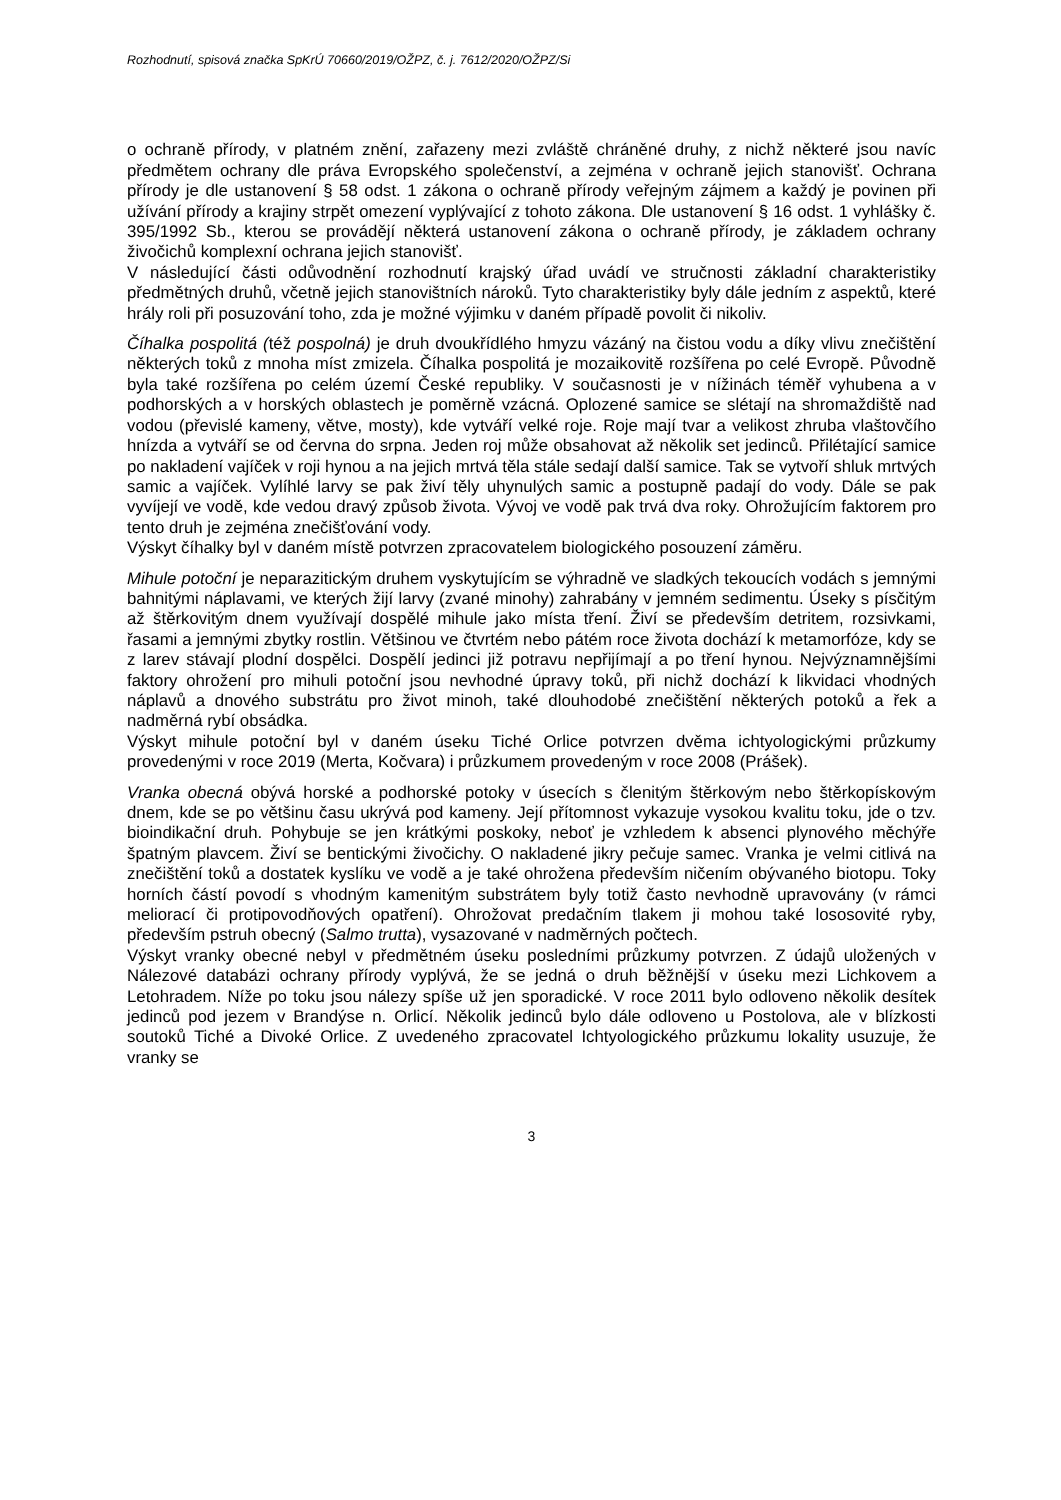Rozhodnutí, spisová značka SpKrÚ 70660/2019/OŽPZ, č. j. 7612/2020/OŽPZ/Si
o ochraně přírody, v platném znění, zařazeny mezi zvláště chráněné druhy, z nichž některé jsou navíc předmětem ochrany dle práva Evropského společenství, a zejména v ochraně jejich stanovišť. Ochrana přírody je dle ustanovení § 58 odst. 1 zákona o ochraně přírody veřejným zájmem a každý je povinen při užívání přírody a krajiny strpět omezení vyplývající z tohoto zákona. Dle ustanovení § 16 odst. 1 vyhlášky č. 395/1992 Sb., kterou se provádějí některá ustanovení zákona o ochraně přírody, je základem ochrany živočichů komplexní ochrana jejich stanovišť.
V následující části odůvodnění rozhodnutí krajský úřad uvádí ve stručnosti základní charakteristiky předmětných druhů, včetně jejich stanovištních nároků. Tyto charakteristiky byly dále jedním z aspektů, které hrály roli při posuzování toho, zda je možné výjimku v daném případě povolit či nikoliv.
Číhalka pospolitá (též pospolná) je druh dvoukřídlého hmyzu vázáný na čistou vodu a díky vlivu znečištění některých toků z mnoha míst zmizela. Číhalka pospolitá je mozaikovitě rozšířena po celé Evropě. Původně byla také rozšířena po celém území České republiky. V současnosti je v nížinách téměř vyhubena a v podhorských a v horských oblastech je poměrně vzácná. Oplozené samice se slétají na shromaždiště nad vodou (převislé kameny, větve, mosty), kde vytváří velké roje. Roje mají tvar a velikost zhruba vlaštovčího hnízda a vytváří se od června do srpna. Jeden roj může obsahovat až několik set jedinců. Přilétající samice po nakladení vajíček v roji hynou a na jejich mrtvá těla stále sedají další samice. Tak se vytvoří shluk mrtvých samic a vajíček. Vylíhlé larvy se pak živí těly uhynulých samic a postupně padají do vody. Dále se pak vyvíjejí ve vodě, kde vedou dravý způsob života. Vývoj ve vodě pak trvá dva roky. Ohrožujícím faktorem pro tento druh je zejména znečišťování vody.
Výskyt číhalky byl v daném místě potvrzen zpracovatelem biologického posouzení záměru.
Mihule potoční je neparazitickým druhem vyskytujícím se výhradně ve sladkých tekoucích vodách s jemnými bahnitými náplavami, ve kterých žijí larvy (zvané minohy) zahrabány v jemném sedimentu. Úseky s písčitým až štěrkovitým dnem využívají dospělé mihule jako místa tření. Živí se především detritem, rozsivkami, řasami a jemnými zbytky rostlin. Většinou ve čtvrtém nebo pátém roce života dochází k metamorfóze, kdy se z larev stávají plodní dospělci. Dospělí jedinci již potravu nepřijímají a po tření hynou. Nejvýznamnějšími faktory ohrožení pro mihuli potoční jsou nevhodné úpravy toků, při nichž dochází k likvidaci vhodných náplavů a dnového substrátu pro život minoh, také dlouhodobé znečištění některých potoků a řek a nadměrná rybí obsádka.
Výskyt mihule potoční byl v daném úseku Tiché Orlice potvrzen dvěma ichtyologickými průzkumy provedenými v roce 2019 (Merta, Kočvara) i průzkumem provedeným v roce 2008 (Prášek).
Vranka obecná obývá horské a podhorské potoky v úsecích s členitým štěrkovým nebo štěrkopískovým dnem, kde se po většinu času ukrývá pod kameny. Její přítomnost vykazuje vysokou kvalitu toku, jde o tzv. bioindikační druh. Pohybuje se jen krátkými poskoky, neboť je vzhledem k absenci plynového měchýře špatným plavcem. Živí se bentickými živočichy. O nakladené jikry pečuje samec. Vranka je velmi citlivá na znečištění toků a dostatek kyslíku ve vodě a je také ohrožena především ničením obývaného biotopu. Toky horních částí povodí s vhodným kamenitým substrátem byly totiž často nevhodně upravovány (v rámci meliorací či protipovodňových opatření). Ohrožovat predačním tlakem ji mohou také lososovité ryby, především pstruh obecný (Salmo trutta), vysazované v nadměrných počtech.
Výskyt vranky obecné nebyl v předmětném úseku posledními průzkumy potvrzen. Z údajů uložených v Nálezové databázi ochrany přírody vyplývá, že se jedná o druh běžnější v úseku mezi Lichkovem a Letohradem. Níže po toku jsou nálezy spíše už jen sporadické. V roce 2011 bylo odloveno několik desítek jedinců pod jezem v Brandýse n. Orlicí. Několik jedinců bylo dále odloveno u Postolova, ale v blízkosti soutoků Tiché a Divoké Orlice. Z uvedeného zpracovatel Ichtyologického průzkumu lokality usuzuje, že vranky se
3